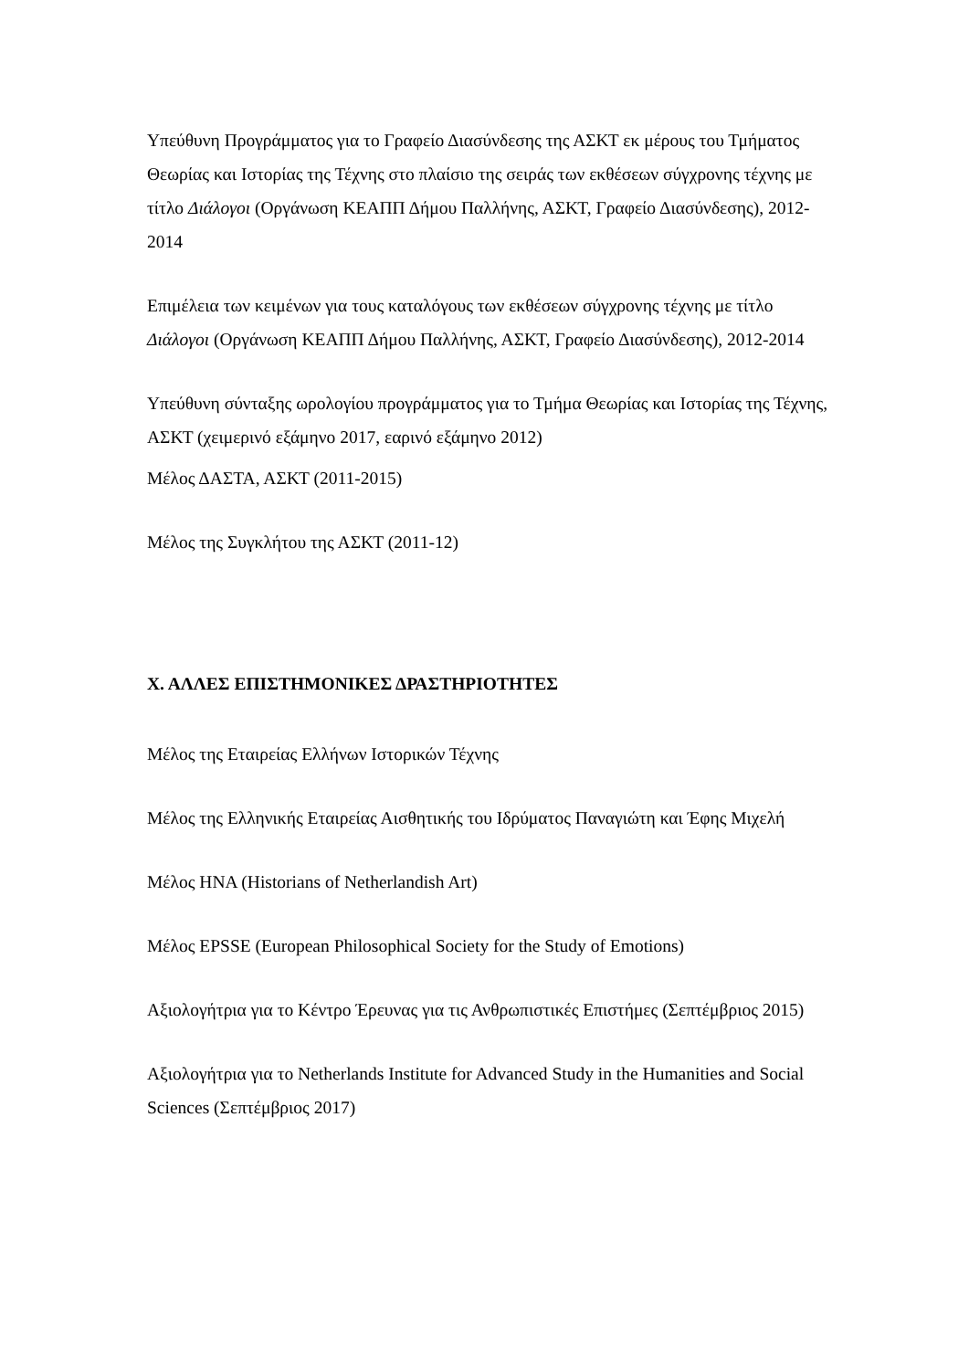Υπεύθυνη Προγράμματος για το Γραφείο Διασύνδεσης της ΑΣΚΤ εκ μέρους του Τμήματος Θεωρίας και Ιστορίας της Τέχνης στο πλαίσιο της σειράς των εκθέσεων σύγχρονης τέχνης με τίτλο Διάλογοι (Οργάνωση ΚΕΑΠΠ Δήμου Παλλήνης, ΑΣΚΤ, Γραφείο Διασύνδεσης), 2012-2014
Επιμέλεια των κειμένων για τους καταλόγους των εκθέσεων σύγχρονης τέχνης με τίτλο Διάλογοι (Οργάνωση ΚΕΑΠΠ Δήμου Παλλήνης, ΑΣΚΤ, Γραφείο Διασύνδεσης), 2012-2014
Υπεύθυνη σύνταξης ωρολογίου προγράμματος για το Τμήμα Θεωρίας και Ιστορίας της Τέχνης, ΑΣΚΤ (χειμερινό εξάμηνο 2017, εαρινό εξάμηνο 2012)
Μέλος ΔΑΣΤΑ, ΑΣΚΤ (2011-2015)
Μέλος της Συγκλήτου της ΑΣΚΤ (2011-12)
Χ. ΑΛΛΕΣ ΕΠΙΣΤΗΜΟΝΙΚΕΣ ΔΡΑΣΤΗΡΙΟΤΗΤΕΣ
Μέλος της Εταιρείας Ελλήνων Ιστορικών Τέχνης
Μέλος της Ελληνικής Εταιρείας Αισθητικής του Ιδρύματος Παναγιώτη και Έφης Μιχελή
Μέλος HNA (Historians of Netherlandish Art)
Μέλος EPSSE (European Philosophical Society for the Study of Emotions)
Αξιολογήτρια για το Κέντρο Έρευνας για τις Ανθρωπιστικές Επιστήμες (Σεπτέμβριος 2015)
Αξιολογήτρια για το Netherlands Institute for Advanced Study in the Humanities and Social Sciences (Σεπτέμβριος 2017)